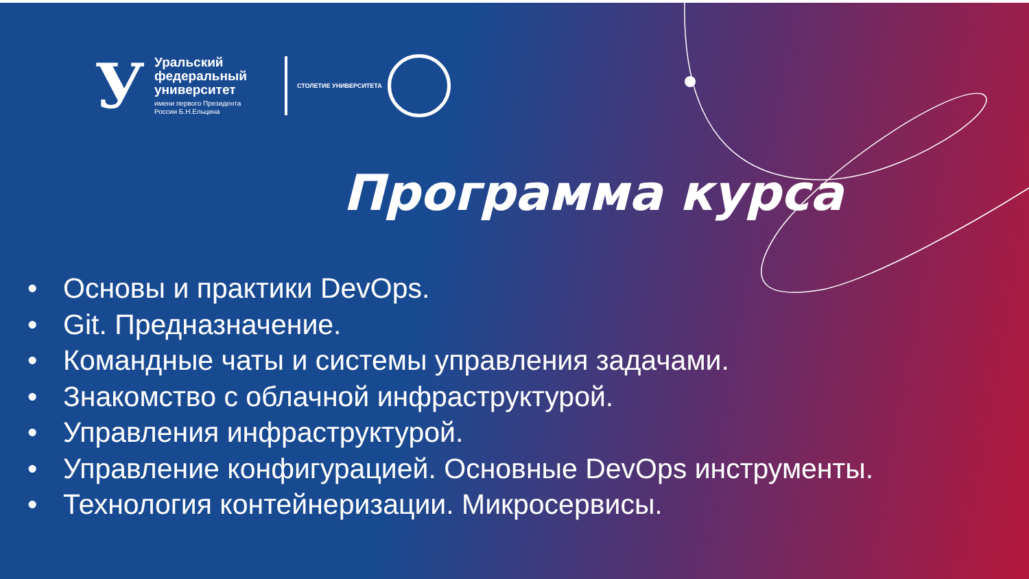У
Уральский
федеральный
университет
имени первого Президента
России Б.Н.Ельцина
СТОЛЕТИЕ УНИВЕРСИТЕТА
Программа курса
• Основы и практики DevOps.
• Git. Предназначение.
• Командные чаты и системы управления задачами.
• Знакомство с облачной инфраструктурой.
• Управления инфраструктурой.
• Управление конфигурацией. Основные DevOps инструменты.
• Технология контейнеризации. Микросервисы.